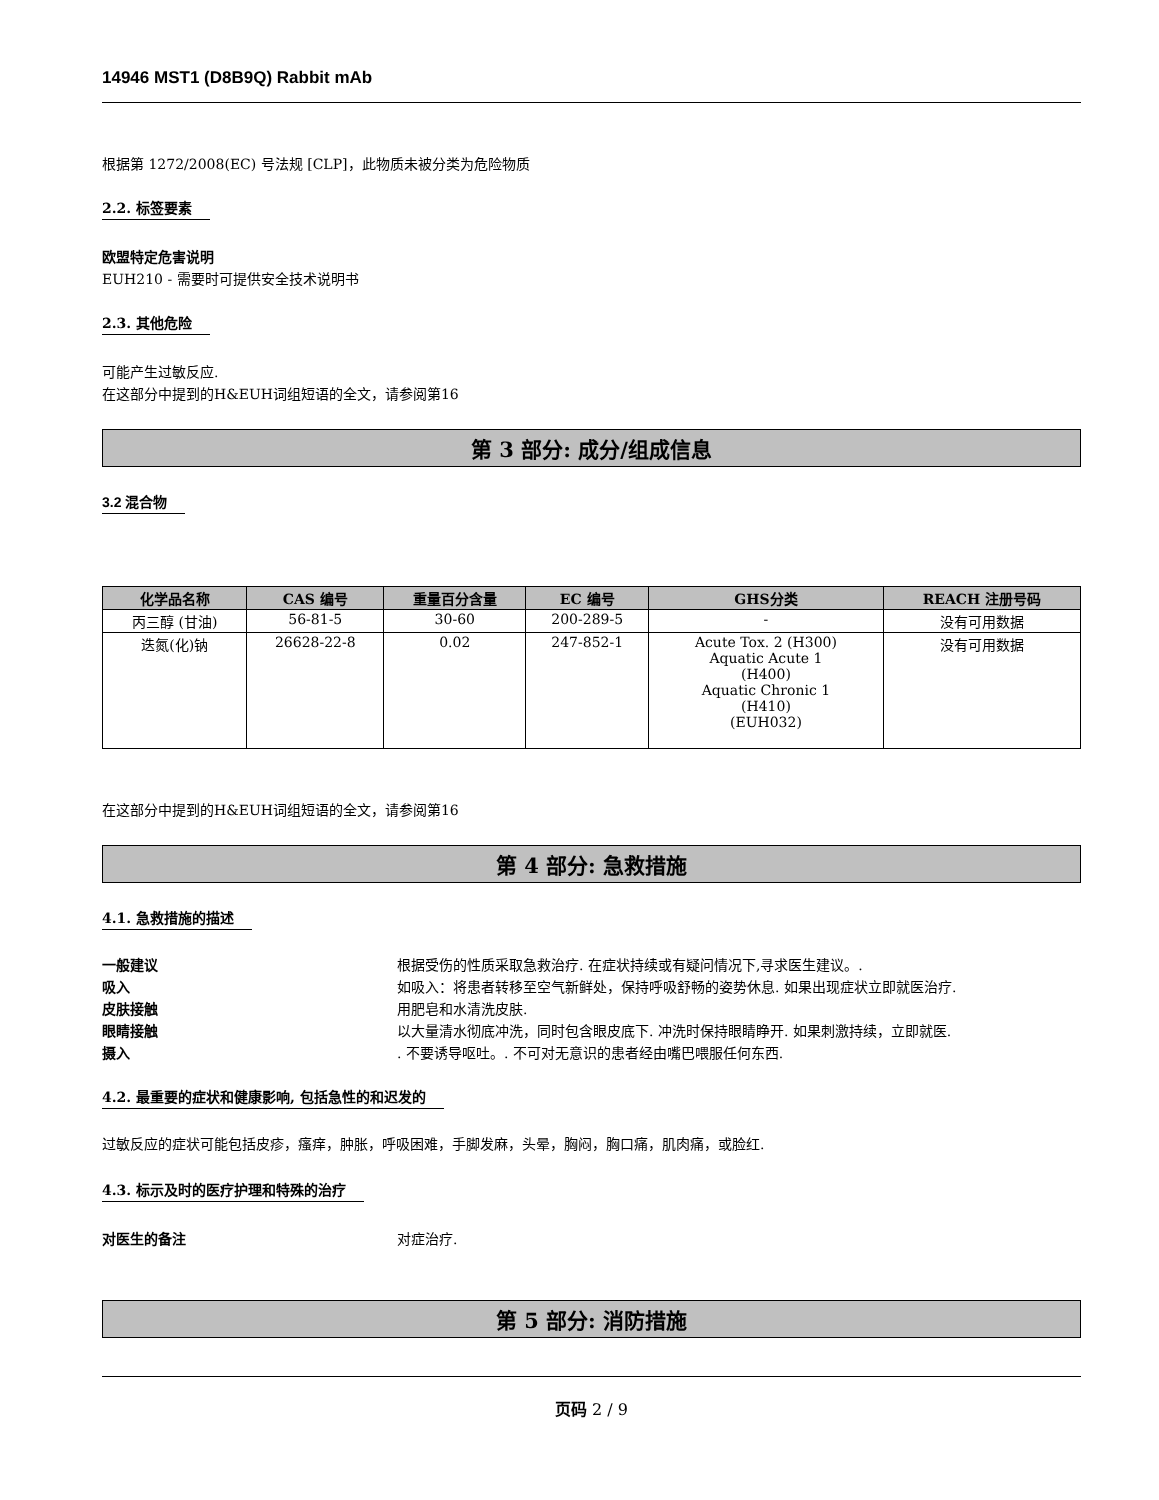14946 MST1 (D8B9Q) Rabbit mAb
根据第 1272/2008(EC) 号法规 [CLP]，此物质未被分类为危险物质
2.2. 标签要素
欧盟特定危害说明
EUH210 - 需要时可提供安全技术说明书
2.3. 其他危险
可能产生过敏反应.
在这部分中提到的H&EUH词组短语的全文，请参阅第16
第 3 部分: 成分/组成信息
3.2 混合物
| 化学品名称 | CAS 编号 | 重量百分含量 | EC 编号 | GHS分类 | REACH 注册号码 |
| --- | --- | --- | --- | --- | --- |
| 丙三醇 (甘油) | 56-81-5 | 30-60 | 200-289-5 | - | 没有可用数据 |
| 迭氮(化)钠 | 26628-22-8 | 0.02 | 247-852-1 | Acute Tox. 2 (H300) Aquatic Acute 1 (H400) Aquatic Chronic 1 (H410) (EUH032) | 没有可用数据 |
在这部分中提到的H&EUH词组短语的全文，请参阅第16
第 4 部分: 急救措施
4.1. 急救措施的描述
一般建议 根据受伤的性质采取急救治疗. 在症状持续或有疑问情况下,寻求医生建议。.
吸入 如吸入：将患者转移至空气新鲜处，保持呼吸舒畅的姿势休息. 如果出现症状立即就医治疗.
皮肤接触 用肥皂和水清洗皮肤.
眼睛接触 以大量清水彻底冲洗，同时包含眼皮底下. 冲洗时保持眼睛睁开. 如果刺激持续，立即就医.
摄入. 不要诱导呕吐。. 不可对无意识的患者经由嘴巴喂服任何东西.
4.2. 最重要的症状和健康影响, 包括急性的和迟发的
过敏反应的症状可能包括皮疹，瘙痒，肿胀，呼吸困难，手脚发麻，头晕，胸闷，胸口痛，肌肉痛，或脸红.
4.3. 标示及时的医疗护理和特殊的治疗
对医生的备注 对症治疗.
第 5 部分: 消防措施
页码 2 / 9